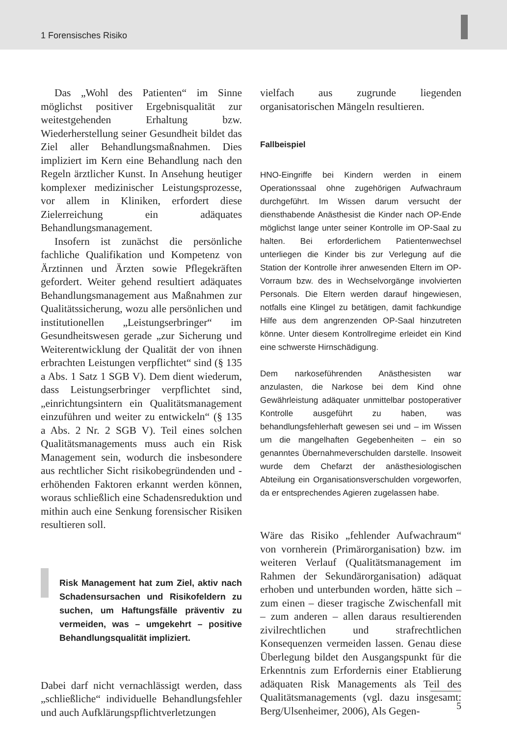1 Forensisches Risiko
Das „Wohl des Patienten“ im Sinne möglichst positiver Ergebnisqualität zur weitestgehenden Erhaltung bzw. Wiederherstellung seiner Gesundheit bildet das Ziel aller Behandlungsmaßnahmen. Dies impliziert im Kern eine Behandlung nach den Regeln ärztlicher Kunst. In Ansehung heutiger komplexer medizinischer Leistungsprozesse, vor allem in Kliniken, erfordert diese Zielerreichung ein adäquates Behandlungsmanagement.
Insofern ist zunächst die persönliche fachliche Qualifikation und Kompetenz von Ärztinnen und Ärzten sowie Pflegekräften gefordert. Weiter gehend resultiert adäquates Behandlungsmanagement aus Maßnahmen zur Qualitätssicherung, wozu alle persönlichen und institutionellen „Leistungserbringer“ im Gesundheitswesen gerade „zur Sicherung und Weiterentwicklung der Qualität der von ihnen erbrachten Leistungen verpflichtet“ sind (§ 135 a Abs. 1 Satz 1 SGB V). Dem dient wiederum, dass Leistungserbringer verpflichtet sind, „einrichtungsintern ein Qualitätsmanagement einzuführen und weiter zu entwickeln“ (§ 135 a Abs. 2 Nr. 2 SGB V). Teil eines solchen Qualitätsmanagements muss auch ein Risk Management sein, wodurch die insbesondere aus rechtlicher Sicht risikobegründenden und -erhöhenden Faktoren erkannt werden können, woraus schließlich eine Schadensreduktion und mithin auch eine Senkung forensischer Risiken resultieren soll.
Risk Management hat zum Ziel, aktiv nach Schadensursachen und Risikofeldern zu suchen, um Haftungsfälle präventiv zu vermeiden, was – umgekehrt – positive Behandlungsqualität impliziert.
Dabei darf nicht vernachlässigt werden, dass „schließliche“ individuelle Behandlungsfehler und auch Aufklärungspflichtverletzungen
vielfach aus zugrunde liegenden organisatorischen Mängeln resultieren.
Fallbeispiel
HNO-Eingriffe bei Kindern werden in einem Operationssaal ohne zugehörigen Aufwachraum durchgeführt. Im Wissen darum versucht der diensthabende Anästhesist die Kinder nach OP-Ende möglichst lange unter seiner Kontrolle im OP-Saal zu halten. Bei erforderlichem Patientenwechsel unterliegen die Kinder bis zur Verlegung auf die Station der Kontrolle ihrer anwesenden Eltern im OP-Vorraum bzw. des in Wechselvorgänge involvierten Personals. Die Eltern werden darauf hingewiesen, notfalls eine Klingel zu betätigen, damit fachkundige Hilfe aus dem angrenzenden OP-Saal hinzutreten könne. Unter diesem Kontrollregime erleidet ein Kind eine schwerste Hirnschädigung.
Dem narkoseführenden Anästhesisten war anzulasten, die Narkose bei dem Kind ohne Gewährleistung adäquater unmittelbar postoperativer Kontrolle ausgeführt zu haben, was behandlungsfehlerhaft gewesen sei und – im Wissen um die mangelhaften Gegebenheiten – ein so genanntes Übernahmeverschulden darstelle. Insoweit wurde dem Chefarzt der anästhesiologischen Abteilung ein Organisationsverschulden vorgeworfen, da er entsprechendes Agieren zugelassen habe.
Wäre das Risiko „fehlender Aufwachraum“ von vornherein (Primärorganisation) bzw. im weiteren Verlauf (Qualitätsmanagement im Rahmen der Sekundärorganisation) adäquat erhoben und unterbunden worden, hätte sich – zum einen – dieser tragische Zwischenfall mit – zum anderen – allen daraus resultierenden zivilrechtlichen und strafrechtlichen Konsequenzen vermeiden lassen. Genau diese Überlegung bildet den Ausgangspunkt für die Erkenntnis zum Erfordernis einer Etablierung adäquaten Risk Managements als Teil des Qualitätsmanagements (vgl. dazu insgesamt: Berg/Ulsenheimer, 2006), Als Gegen-
5